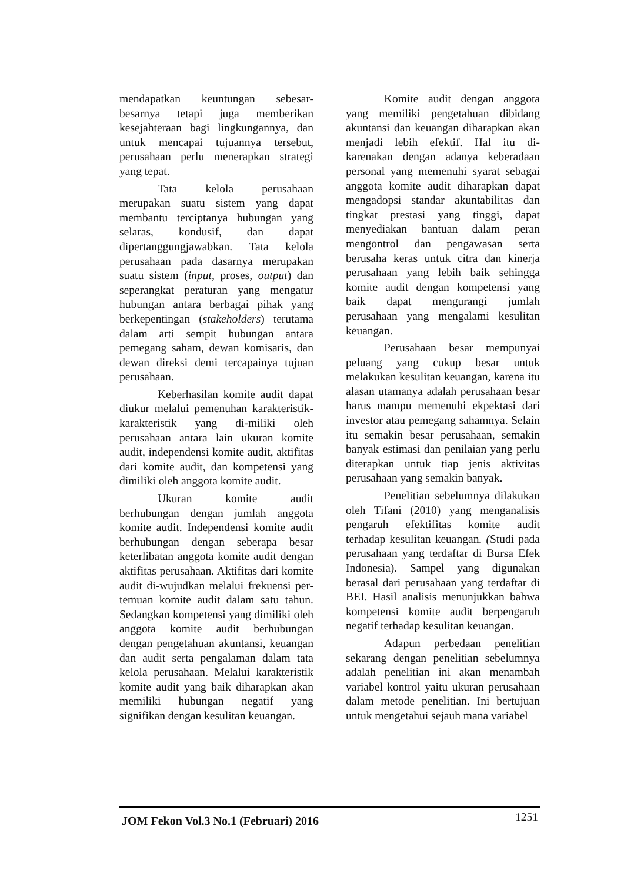mendapatkan keuntungan sebesar-besarnya tetapi juga memberikan kesejahteraan bagi lingkungannya, dan untuk mencapai tujuannya tersebut, perusahaan perlu menerapkan strategi yang tepat.
Tata kelola perusahaan merupakan suatu sistem yang dapat membantu terciptanya hubungan yang selaras, kondusif, dan dapat dipertanggungjawabkan. Tata kelola perusahaan pada dasarnya merupakan suatu sistem (input, proses, output) dan seperangkat peraturan yang mengatur hubungan antara berbagai pihak yang berkepentingan (stakeholders) terutama dalam arti sempit hubungan antara pemegang saham, dewan komisaris, dan dewan direksi demi tercapainya tujuan perusahaan.
Keberhasilan komite audit dapat diukur melalui pemenuhan karakteristik-karakteristik yang di-miliki oleh perusahaan antara lain ukuran komite audit, independensi komite audit, aktifitas dari komite audit, dan kompetensi yang dimiliki oleh anggota komite audit.
Ukuran komite audit berhubungan dengan jumlah anggota komite audit. Independensi komite audit berhubungan dengan seberapa besar keterlibatan anggota komite audit dengan aktifitas perusahaan. Aktifitas dari komite audit di-wujudkan melalui frekuensi per-temuan komite audit dalam satu tahun. Sedangkan kompetensi yang dimiliki oleh anggota komite audit berhubungan dengan pengetahuan akuntansi, keuangan dan audit serta pengalaman dalam tata kelola perusahaan. Melalui karakteristik komite audit yang baik diharapkan akan memiliki hubungan negatif yang signifikan dengan kesulitan keuangan.
Komite audit dengan anggota yang memiliki pengetahuan dibidang akuntansi dan keuangan diharapkan akan menjadi lebih efektif. Hal itu di-karenakan dengan adanya keberadaan personal yang memenuhi syarat sebagai anggota komite audit diharapkan dapat mengadopsi standar akuntabilitas dan tingkat prestasi yang tinggi, dapat menyediakan bantuan dalam peran mengontrol dan pengawasan serta berusaha keras untuk citra dan kinerja perusahaan yang lebih baik sehingga komite audit dengan kompetensi yang baik dapat mengurangi jumlah perusahaan yang mengalami kesulitan keuangan.
Perusahaan besar mempunyai peluang yang cukup besar untuk melakukan kesulitan keuangan, karena itu alasan utamanya adalah perusahaan besar harus mampu memenuhi ekpektasi dari investor atau pemegang sahamnya. Selain itu semakin besar perusahaan, semakin banyak estimasi dan penilaian yang perlu diterapkan untuk tiap jenis aktivitas perusahaan yang semakin banyak.
Penelitian sebelumnya dilakukan oleh Tifani (2010) yang menganalisis pengaruh efektifitas komite audit terhadap kesulitan keuangan. (Studi pada perusahaan yang terdaftar di Bursa Efek Indonesia). Sampel yang digunakan berasal dari perusahaan yang terdaftar di BEI. Hasil analisis menunjukkan bahwa kompetensi komite audit berpengaruh negatif terhadap kesulitan keuangan.
Adapun perbedaan penelitian sekarang dengan penelitian sebelumnya adalah penelitian ini akan menambah variabel kontrol yaitu ukuran perusahaan dalam metode penelitian. Ini bertujuan untuk mengetahui sejauh mana variabel
JOM Fekon Vol.3 No.1 (Februari) 2016 1251